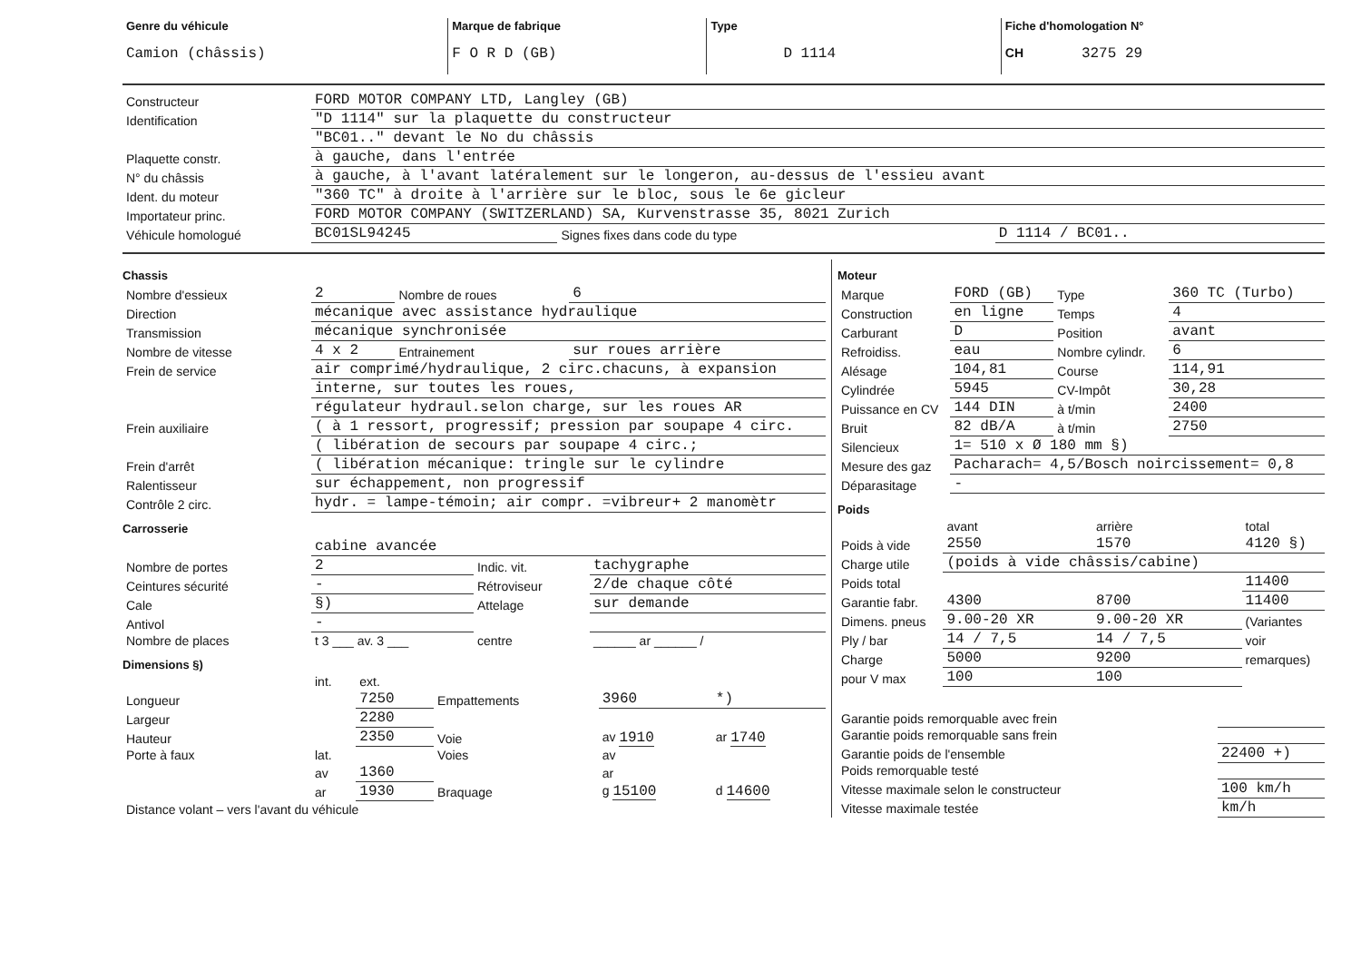| Genre du véhicule Camion (châssis) | Marque de fabrique F O R D (GB) | Type D 1114 | Fiche d'homologation N° CH 3275 29 |
| Constructeur | FORD MOTOR COMPANY LTD, Langley (GB) | | |
| Identification | "D 1114" sur la plaquette du constructeur | | |
| | "BC01.." devant le No du châssis | | |
| Plaquette constr. | à gauche, dans l'entrée | | |
| N° du châssis | à gauche, à l'avant latéralement sur le longeron, au-dessus de l'essieu avant | | |
| Ident. du moteur | "360 TC" à droite à l'arrière sur le bloc, sous le 6e gicleur | | |
| Importateur princ. | FORD MOTOR COMPANY (SWITZERLAND) SA, Kurvenstrasse 35, 8021 Zurich | | |
| Véhicule homologué | BC01SL94245 | Signes fixes dans code du type | D 1114 / BC01.. |
Chassis
| Nombre d'essieux | 2 | Nombre de roues | 6 |
| Direction | mécanique avec assistance hydraulique | | |
| Transmission | mécanique synchronisée | | |
| Nombre de vitesse | 4 x 2 | Entrainement | sur roues arrière |
| Frein de service | air comprimé/hydraulique, 2 circ.chacuns, à expansion | | |
| | interne, sur toutes les roues, | | |
| | régulateur hydraul.selon charge, sur les roues AR | | |
| Frein auxiliaire | ( à 1 ressort, progressif; pression par soupape 4 circ. | | |
| | ( libération de secours par soupape 4 circ.; | | |
| Frein d'arrêt | ( libération mécanique: tringle sur le cylindre | | |
| Ralentisseur | sur échappement, non progressif | | |
| Contrôle 2 circ. | hydr. = lampe-témoin; air compr. =vibreur+ 2 manomètr | | |
Carrosserie
| | cabine avancée | | |
| Nombre de portes | 2 | Indic. vit. | tachygraphe |
| Ceintures sécurité | - | Rétroviseur | 2/de chaque côté |
| Cale | §) | Attelage | sur demande |
| Antivol | - | | |
| Nombre de places | t 3 ___ av. 3 ___ | centre | ______ ar ______ / |
Dimensions §)
| | int. | ext. | | | |
| Longueur | | 7250 | Empattements | 3960 | *) |
| Largeur | | 2280 | | | |
| Hauteur | | 2350 | Voie | av 1910 | ar 1740 |
| Porte à faux | lat. | | Voies | av | |
| | av | 1360 | | ar | |
| | ar | 1930 | Braquage | g 15100 | d 14600 |
| Distance volant – vers l'avant du véhicule | | | | | |
Moteur
| Marque | FORD (GB) | Type | 360 TC (Turbo) |
| Construction | en ligne | Temps | 4 |
| Carburant | D | Position | avant |
| Refroidiss. | eau | Nombre cylindr. | 6 |
| Alésage | 104,81 | Course | 114,91 |
| Cylindrée | 5945 | CV-Impôt | 30,28 |
| Puissance en CV | 144 DIN | à t/min | 2400 |
| Bruit | 82 dB/A | à t/min | 2750 |
| Silencieux | 1= 510 x Ø 180 mm §) | | |
| Mesure des gaz | Pacharach= 4,5/Bosch noircissement= 0,8 | | |
| Déparasitage | - | | |
Poids
| | avant | arrière | total |
| Poids à vide | 2550 | 1570 | 4120 §) |
| Charge utile | (poids à vide châssis/cabine) | | |
| Poids total | | | 11400 |
| Garantie fabr. | 4300 | 8700 | 11400 |
| Dimens. pneus | 9.00-20 XR | 9.00-20 XR | (Variantes |
| Ply / bar | 14 / 7,5 | 14 / 7,5 | voir |
| Charge | 5000 | 9200 | remarques) |
| pour V max | 100 | 100 | |
| Garantie poids remorquable avec frein | |
| Garantie poids remorquable sans frein | |
| Garantie poids de l'ensemble | 22400 +) |
| Poids remorquable testé | |
| Vitesse maximale selon le constructeur | 100 km/h |
| Vitesse maximale testée | km/h |